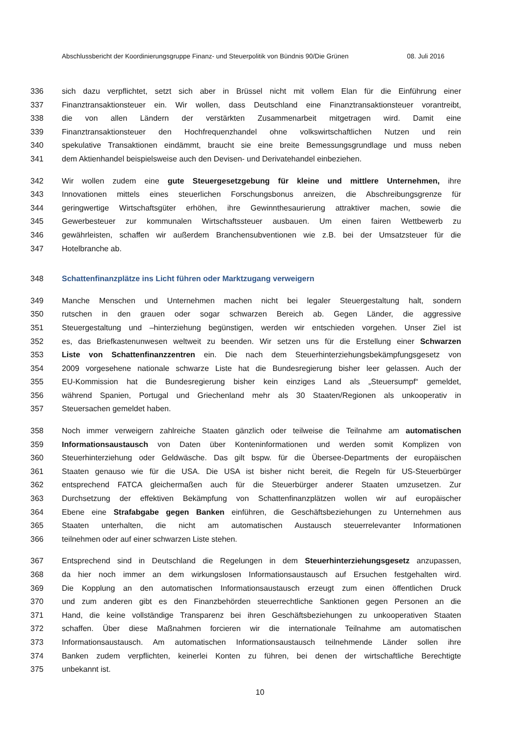Abschlussbericht der Koordinierungsgruppe Finanz- und Steuerpolitik von Bündnis 90/Die Grünen 08. Juli 2016
336 sich dazu verpflichtet, setzt sich aber in Brüssel nicht mit vollem Elan für die Einführung einer
337 Finanztransaktionsteuer ein. Wir wollen, dass Deutschland eine Finanztransaktionsteuer vorantreibt,
338 die von allen Ländern der verstärkten Zusammenarbeit mitgetragen wird. Damit eine
339 Finanztransaktionsteuer den Hochfrequenzhandel ohne volkswirtschaftlichen Nutzen und rein
340 spekulative Transaktionen eindämmt, braucht sie eine breite Bemessungsgrundlage und muss neben
341 dem Aktienhandel beispielsweise auch den Devisen- und Derivatehandel einbeziehen.
342 Wir wollen zudem eine gute Steuergesetzgebung für kleine und mittlere Unternehmen, ihre
343 Innovationen mittels eines steuerlichen Forschungsbonus anreizen, die Abschreibungsgrenze für
344 geringwertige Wirtschaftsgüter erhöhen, ihre Gewinnthesaurierung attraktiver machen, sowie die
345 Gewerbesteuer zur kommunalen Wirtschaftssteuer ausbauen. Um einen fairen Wettbewerb zu
346 gewährleisten, schaffen wir außerdem Branchensubventionen wie z.B. bei der Umsatzsteuer für die
347 Hotelbranche ab.
348 Schattenfinanzplätze ins Licht führen oder Marktzugang verweigern
349 Manche Menschen und Unternehmen machen nicht bei legaler Steuergestaltung halt, sondern
350 rutschen in den grauen oder sogar schwarzen Bereich ab. Gegen Länder, die aggressive
351 Steuergestaltung und –hinterziehung begünstigen, werden wir entschieden vorgehen. Unser Ziel ist
352 es, das Briefkastenunwesen weltweit zu beenden. Wir setzen uns für die Erstellung einer Schwarzen
353 Liste von Schattenfinanzzentren ein. Die nach dem Steuerhinterziehungsbekämpfungsgesetz von
354 2009 vorgesehene nationale schwarze Liste hat die Bundesregierung bisher leer gelassen. Auch der
355 EU-Kommission hat die Bundesregierung bisher kein einziges Land als „Steuersumpf“ gemeldet,
356 während Spanien, Portugal und Griechenland mehr als 30 Staaten/Regionen als unkooperativ in
357 Steuersachen gemeldet haben.
358 Noch immer verweigern zahlreiche Staaten gänzlich oder teilweise die Teilnahme am automatischen
359 Informationsaustausch von Daten über Konteninformationen und werden somit Komplizen von
360 Steuerhinterziehung oder Geldwäsche. Das gilt bspw. für die Übersee-Departments der europäischen
361 Staaten genauso wie für die USA. Die USA ist bisher nicht bereit, die Regeln für US-Steuerbürger
362 entsprechend FATCA gleichermaßen auch für die Steuerbürger anderer Staaten umzusetzen. Zur
363 Durchsetzung der effektiven Bekämpfung von Schattenfinanzplätzen wollen wir auf europäischer
364 Ebene eine Strafabgabe gegen Banken einführen, die Geschäftsbeziehungen zu Unternehmen aus
365 Staaten unterhalten, die nicht am automatischen Austausch steuerrelevanter Informationen
366 teilnehmen oder auf einer schwarzen Liste stehen.
367 Entsprechend sind in Deutschland die Regelungen in dem Steuerhinterziehungsgesetz anzupassen,
368 da hier noch immer an dem wirkungslosen Informationsaustausch auf Ersuchen festgehalten wird.
369 Die Kopplung an den automatischen Informationsaustausch erzeugt zum einen öffentlichen Druck
370 und zum anderen gibt es den Finanzbehörden steuerrechtliche Sanktionen gegen Personen an die
371 Hand, die keine vollständige Transparenz bei ihren Geschäftsbeziehungen zu unkooperativen Staaten
372 schaffen. Über diese Maßnahmen forcieren wir die internationale Teilnahme am automatischen
373 Informationsaustausch. Am automatischen Informationsaustausch teilnehmende Länder sollen ihre
374 Banken zudem verpflichten, keinerlei Konten zu führen, bei denen der wirtschaftliche Berechtigte
375 unbekannt ist.
10